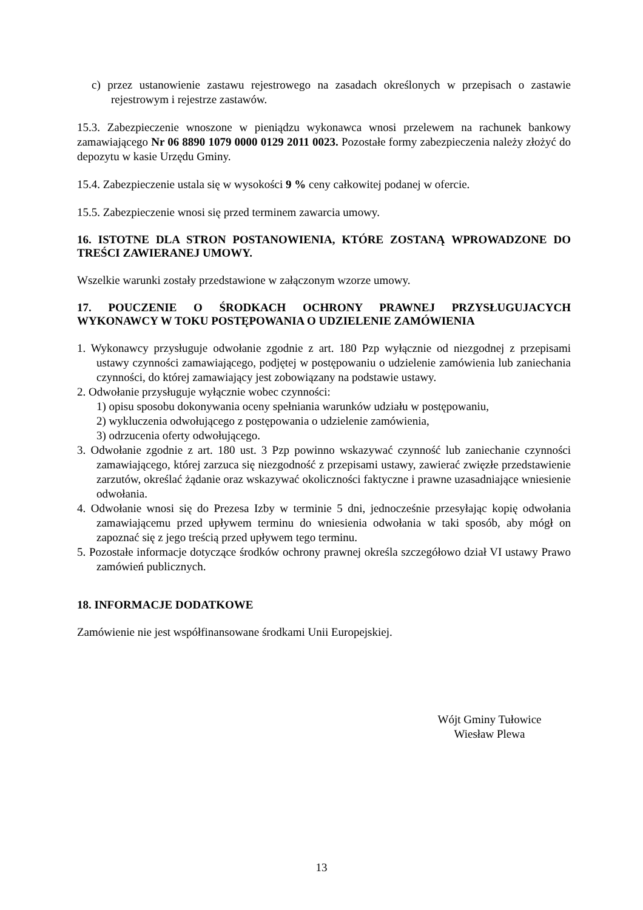c) przez ustanowienie zastawu rejestrowego na zasadach określonych w przepisach o zastawie rejestrowym i rejestrze zastawów.
15.3. Zabezpieczenie wnoszone w pieniądzu wykonawca wnosi przelewem na rachunek bankowy zamawiającego Nr 06 8890 1079 0000 0129 2011 0023. Pozostałe formy zabezpieczenia należy złożyć do depozytu w kasie Urzędu Gminy.
15.4. Zabezpieczenie ustala się w wysokości 9 % ceny całkowitej podanej w ofercie.
15.5. Zabezpieczenie wnosi się przed terminem zawarcia umowy.
16. ISTOTNE DLA STRON POSTANOWIENIA, KTÓRE ZOSTANĄ WPROWADZONE DO TREŚCI ZAWIERANEJ UMOWY.
Wszelkie warunki zostały przedstawione w załączonym wzorze umowy.
17. POUCZENIE O ŚRODKACH OCHRONY PRAWNEJ PRZYSŁUGUJACYCH WYKONAWCY W TOKU POSTĘPOWANIA O UDZIELENIE ZAMÓWIENIA
1. Wykonawcy przysługuje odwołanie zgodnie z art. 180 Pzp wyłącznie od niezgodnej z przepisami ustawy czynności zamawiającego, podjętej w postępowaniu o udzielenie zamówienia lub zaniechania czynności, do której zamawiający jest zobowiązany na podstawie ustawy.
2. Odwołanie przysługuje wyłącznie wobec czynności:
1) opisu sposobu dokonywania oceny spełniania warunków udziału w postępowaniu,
2) wykluczenia odwołującego z postępowania o udzielenie zamówienia,
3) odrzucenia oferty odwołującego.
3. Odwołanie zgodnie z art. 180 ust. 3 Pzp powinno wskazywać czynność lub zaniechanie czynności zamawiającego, której zarzuca się niezgodność z przepisami ustawy, zawierać zwięzłe przedstawienie zarzutów, określać żądanie oraz wskazywać okoliczności faktyczne i prawne uzasadniające wniesienie odwołania.
4. Odwołanie wnosi się do Prezesa Izby w terminie 5 dni, jednocześnie przesyłając kopię odwołania zamawiającemu przed upływem terminu do wniesienia odwołania w taki sposób, aby mógł on zapoznać się z jego treścią przed upływem tego terminu.
5. Pozostałe informacje dotyczące środków ochrony prawnej określa szczegółowo dział VI ustawy Prawo zamówień publicznych.
18. INFORMACJE DODATKOWE
Zamówienie nie jest współfinansowane środkami Unii Europejskiej.
Wójt Gminy Tułowice
Wiesław Plewa
13